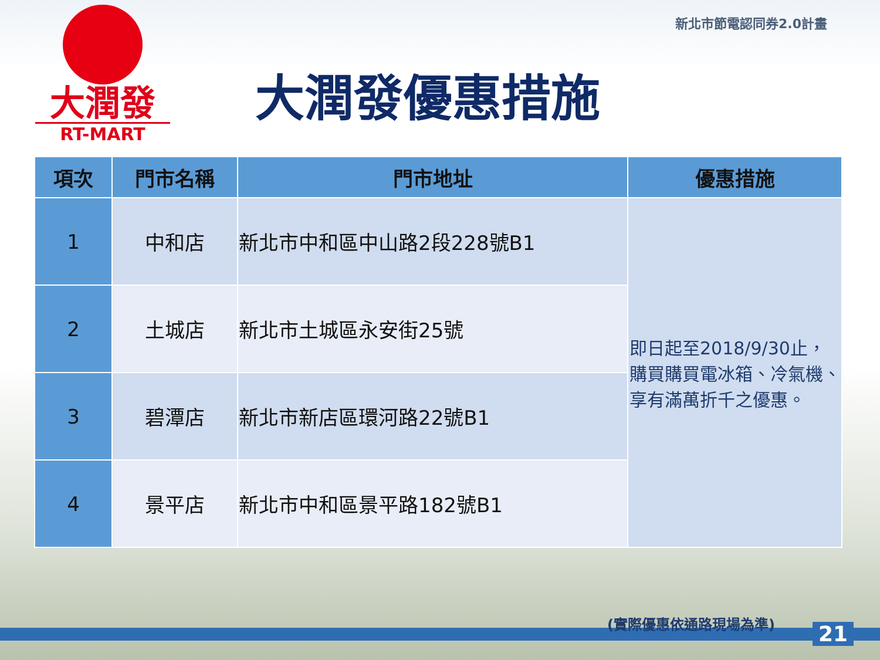大潤發
RT-MART
新北市節電認同券2.0計畫
大潤發優惠措施
| 項次 | 門市名稱 | 門市地址 | 優惠措施 |
| --- | --- | --- | --- |
| 1 | 中和店 | 新北市中和區中山路2段228號B1 | 即日起至2018/9/30止，購買購買電冰箱、冷氣機、享有滿萬折千之優惠。 |
| 2 | 土城店 | 新北市土城區永安街25號 | |
| 3 | 碧潭店 | 新北市新店區環河路22號B1 | |
| 4 | 景平店 | 新北市中和區景平路182號B1 | |
(實際優惠依通路現場為準)
21